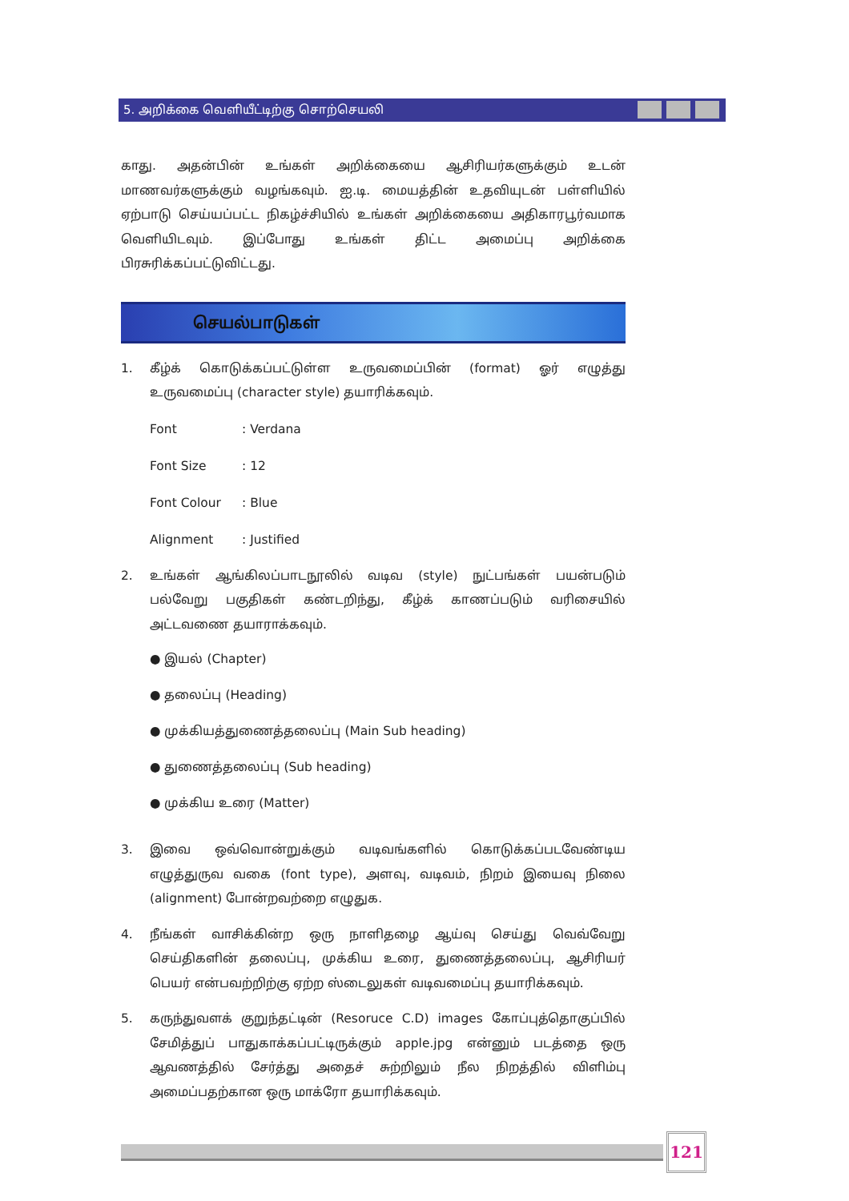5. அறிக்கை வெளியீட்டிற்கு சொற்செயலி
காது. அதன்பின் உங்கள் அறிக்கையை ஆசிரியர்களுக்கும் உடன் மாணவர்களுக்கும் வழங்கவும். ஐ.டி. மையத்தின் உதவியுடன் பள்ளியில் ஏற்பாடு செய்யப்பட்ட நிகழ்ச்சியில் உங்கள் அறிக்கையை அதிகாரபூர்வமாக வெளியிடவும். இப்போது உங்கள் திட்ட அமைப்பு அறிக்கை பிரசுரிக்கப்பட்டுவிட்டது.
செயல்பாடுகள்
1. கீழ்க் கொடுக்கப்பட்டுள்ள உருவமைப்பின் (format) ஓர் எழுத்து உருவமைப்பு (character style) தயாரிக்கவும்.
Font: Verdana
Font Size: 12
Font Colour: Blue
Alignment: Justified
2. உங்கள் ஆங்கிலப்பாடநூலில் வடிவ (style) நுட்பங்கள் பயன்படும் பல்வேறு பகுதிகள் கண்டறிந்து, கீழ்க் காணப்படும் வரிசையில் அட்டவணை தயாராக்கவும்.
● இயல் (Chapter)
● தலைப்பு (Heading)
● முக்கியத்துணைத்தலைப்பு (Main Sub heading)
● துணைத்தலைப்பு (Sub heading)
● முக்கிய உரை (Matter)
3. இவை ஒவ்வொன்றுக்கும் வடிவங்களில் கொடுக்கப்படவேண்டிய எழுத்துருவ வகை (font type), அளவு, வடிவம், நிறம் இயைவு நிலை (alignment) போன்றவற்றை எழுதுக.
4. நீங்கள் வாசிக்கின்ற ஒரு நாளிதழை ஆய்வு செய்து வெவ்வேறு செய்திகளின் தலைப்பு, முக்கிய உரை, துணைத்தலைப்பு, ஆசிரியர் பெயர் என்பவற்றிற்கு ஏற்ற ஸ்டைலுகள் வடிவமைப்பு தயாரிக்கவும்.
5. கருந்துவளக் குறுந்தட்டின் (Resoruce C.D) images கோப்புத்தொகுப்பில் சேமித்துப் பாதுகாக்கப்பட்டிருக்கும் apple.jpg என்னும் படத்தை ஒரு ஆவணத்தில் சேர்த்து அதைச் சுற்றிலும் நீல நிறத்தில் விளிம்பு அமைப்பதற்கான ஒரு மாக்ரோ தயாரிக்கவும்.
121